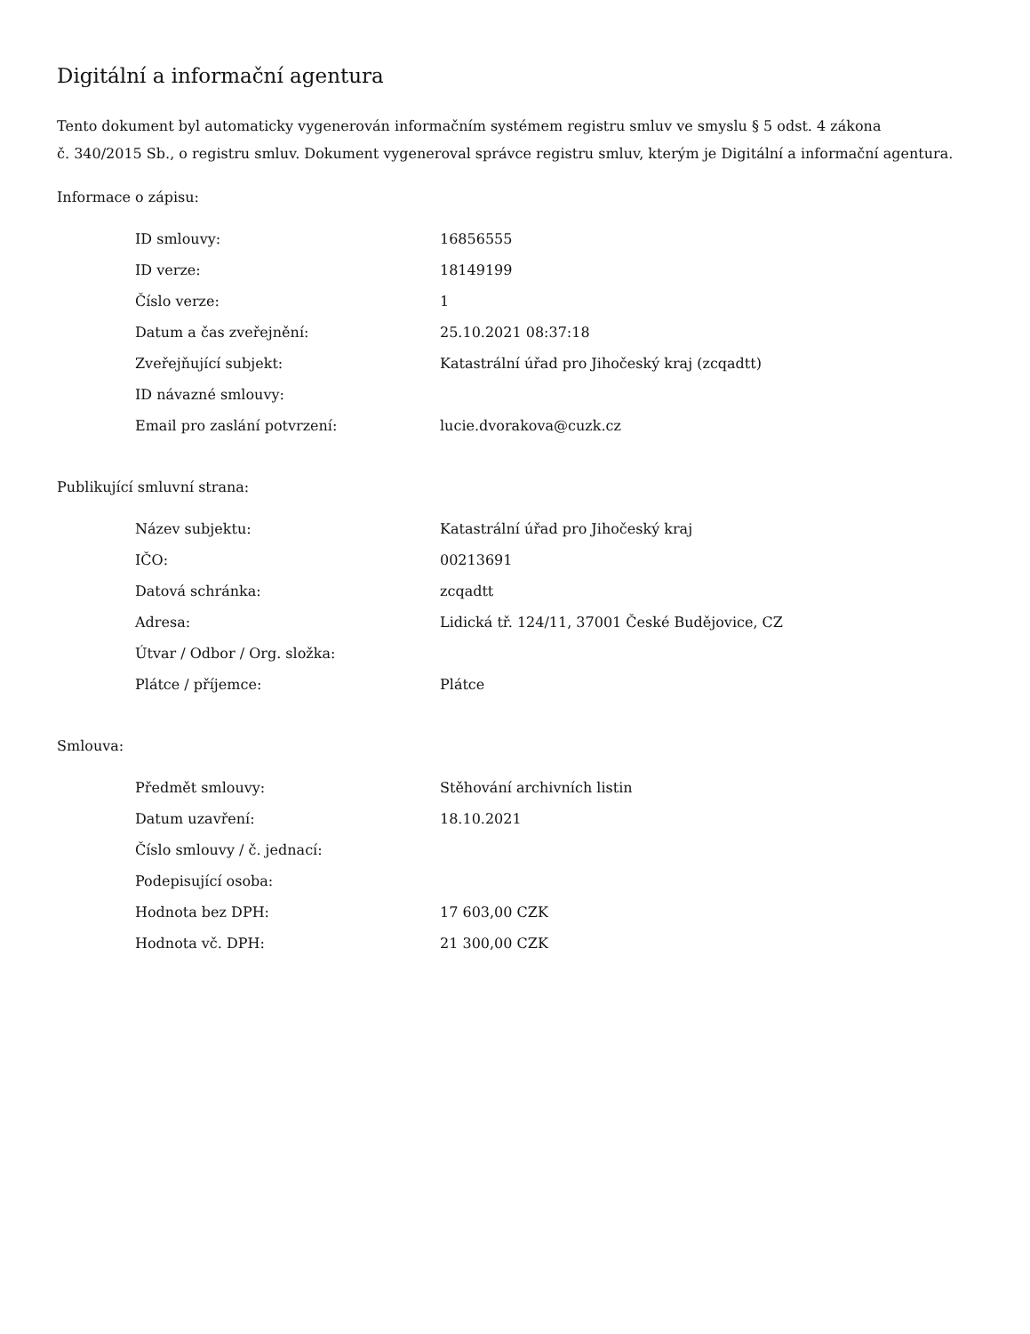Digitální a informační agentura
Tento dokument byl automaticky vygenerován informačním systémem registru smluv ve smyslu § 5 odst. 4 zákona
č. 340/2015 Sb., o registru smluv. Dokument vygeneroval správce registru smluv, kterým je Digitální a informační agentura.
Informace o zápisu:
| ID smlouvy: | 16856555 |
| ID verze: | 18149199 |
| Číslo verze: | 1 |
| Datum a čas zveřejnění: | 25.10.2021 08:37:18 |
| Zveřejňující subjekt: | Katastrální úřad pro Jihočeský kraj (zcqadtt) |
| ID návazné smlouvy: | |
| Email pro zaslání potvrzení: | lucie.dvorakova@cuzk.cz |
Publikující smluvní strana:
| Název subjektu: | Katastrální úřad pro Jihočeský kraj |
| IČO: | 00213691 |
| Datová schránka: | zcqadtt |
| Adresa: | Lidická tř. 124/11, 37001 České Budějovice, CZ |
| Útvar / Odbor / Org. složka: | |
| Plátce / příjemce: | Plátce |
Smlouva:
| Předmět smlouvy: | Stěhování archivních listin |
| Datum uzavření: | 18.10.2021 |
| Číslo smlouvy / č. jednací: | |
| Podepisující osoba: | |
| Hodnota bez DPH: | 17 603,00 CZK |
| Hodnota vč. DPH: | 21 300,00 CZK |